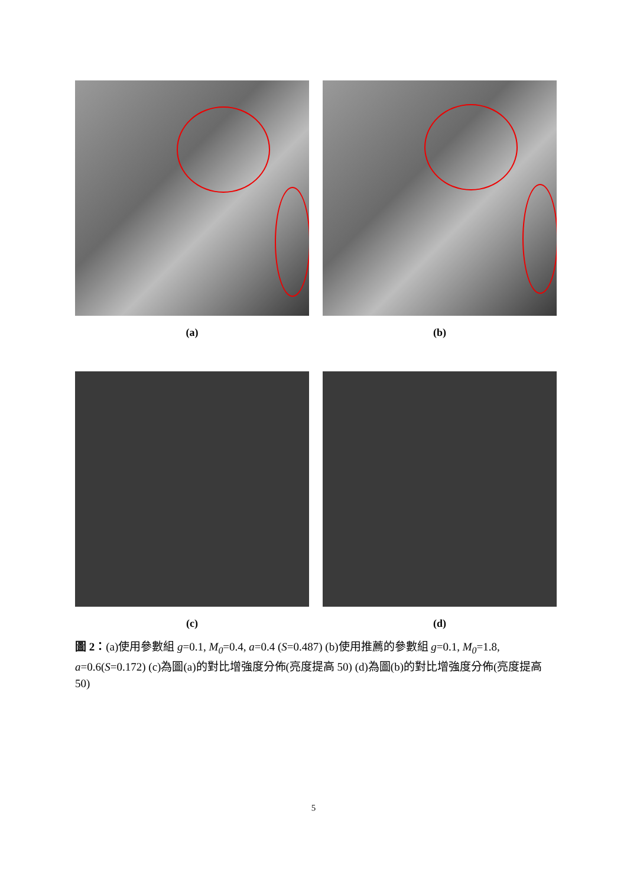(a) (b)
(c) (d)
圖 2：(a)使用參數組 g=0.1, M<sub>0</sub>=0.4, a=0.4 (S=0.487) (b)使用推薦的參數組 g=0.1, M<sub>0</sub>=1.8, a=0.6(S=0.172) (c)為圖(a)的對比增強度分佈(亮度提高 50) (d)為圖(b)的對比增強度分佈(亮度提高 50)
5